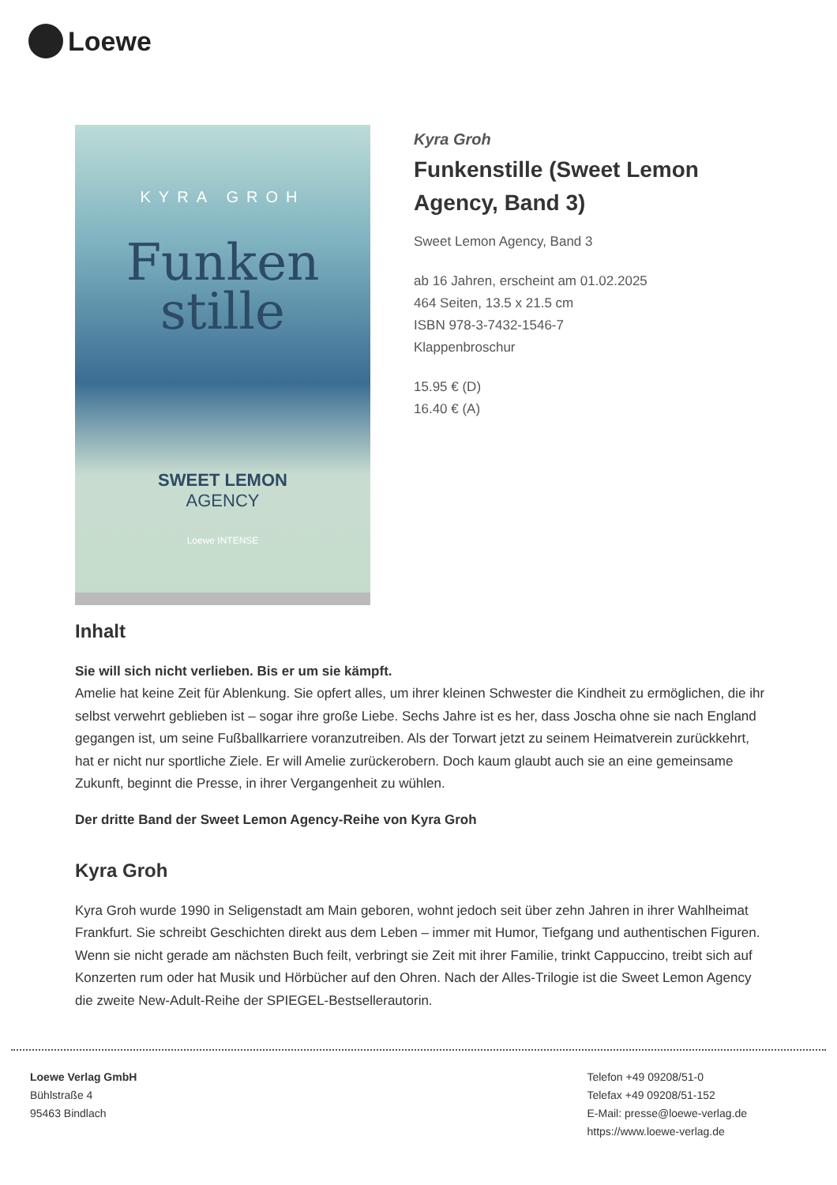Loewe
KYRA GROH
Funken
stille
SWEET LEMON
AGENCY
Loewe INTENSE
Kyra Groh
Funkenstille (Sweet Lemon Agency, Band 3)
Sweet Lemon Agency, Band 3
ab 16 Jahren, erscheint am 01.02.2025
464 Seiten, 13.5 x 21.5 cm
ISBN 978-3-7432-1546-7
Klappenbroschur
15.95 € (D)
16.40 € (A)
Inhalt
Sie will sich nicht verlieben. Bis er um sie kämpft.
Amelie hat keine Zeit für Ablenkung. Sie opfert alles, um ihrer kleinen Schwester die Kindheit zu ermöglichen, die ihr selbst verwehrt geblieben ist – sogar ihre große Liebe. Sechs Jahre ist es her, dass Joscha ohne sie nach England gegangen ist, um seine Fußballkarriere voranzutreiben. Als der Torwart jetzt zu seinem Heimatverein zurückkehrt, hat er nicht nur sportliche Ziele. Er will Amelie zurückerobern. Doch kaum glaubt auch sie an eine gemeinsame Zukunft, beginnt die Presse, in ihrer Vergangenheit zu wühlen.
Der dritte Band der Sweet Lemon Agency-Reihe von Kyra Groh
Kyra Groh
Kyra Groh wurde 1990 in Seligenstadt am Main geboren, wohnt jedoch seit über zehn Jahren in ihrer Wahlheimat Frankfurt. Sie schreibt Geschichten direkt aus dem Leben – immer mit Humor, Tiefgang und authentischen Figuren. Wenn sie nicht gerade am nächsten Buch feilt, verbringt sie Zeit mit ihrer Familie, trinkt Cappuccino, treibt sich auf Konzerten rum oder hat Musik und Hörbücher auf den Ohren. Nach der Alles-Trilogie ist die Sweet Lemon Agency die zweite New-Adult-Reihe der SPIEGEL-Bestsellerautorin.
Loewe Verlag GmbH
Bühlstraße 4
95463 Bindlach
Telefon +49 09208/51-0
Telefax +49 09208/51-152
E-Mail: presse@loewe-verlag.de
https://www.loewe-verlag.de